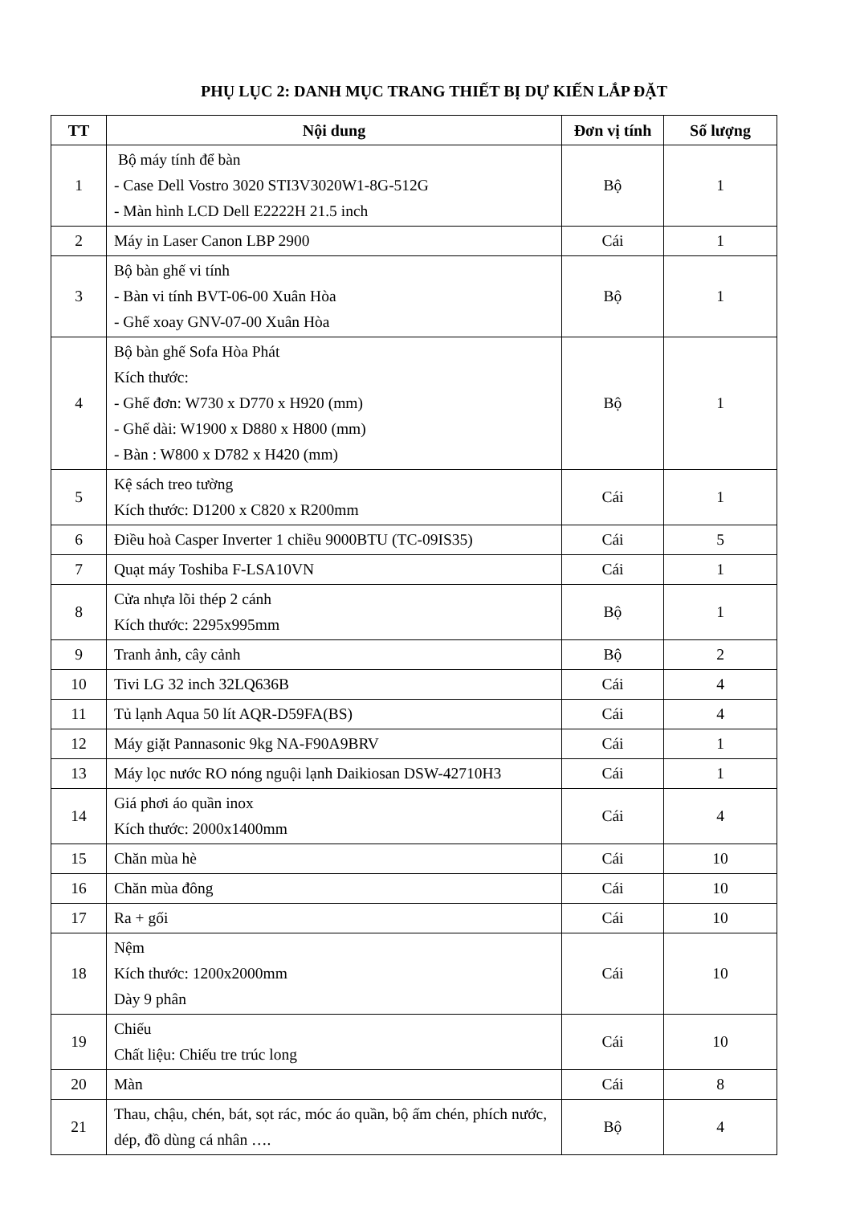PHỤ LỤC 2: DANH MỤC TRANG THIẾT BỊ DỰ KIẾN LẮP ĐẶT
| TT | Nội dung | Đơn vị tính | Số lượng |
| --- | --- | --- | --- |
| 1 | Bộ máy tính để bàn - Case Dell Vostro 3020 STI3V3020W1-8G-512G - Màn hình LCD Dell E2222H 21.5 inch | Bộ | 1 |
| 2 | Máy in Laser Canon LBP 2900 | Cái | 1 |
| 3 | Bộ bàn ghế vi tính - Bàn vi tính BVT-06-00 Xuân Hòa - Ghế xoay GNV-07-00 Xuân Hòa | Bộ | 1 |
| 4 | Bộ bàn ghế Sofa Hòa Phát Kích thước: - Ghế đơn: W730 x D770 x H920 (mm) - Ghế dài: W1900 x D880 x H800 (mm) - Bàn : W800 x D782 x H420 (mm) | Bộ | 1 |
| 5 | Kệ sách treo tường Kích thước: D1200 x C820 x R200mm | Cái | 1 |
| 6 | Điều hoà Casper Inverter 1 chiều 9000BTU (TC-09IS35) | Cái | 5 |
| 7 | Quạt máy Toshiba F-LSA10VN | Cái | 1 |
| 8 | Cửa nhựa lõi thép 2 cánh Kích thước: 2295x995mm | Bộ | 1 |
| 9 | Tranh ảnh, cây cảnh | Bộ | 2 |
| 10 | Tivi LG 32 inch 32LQ636B | Cái | 4 |
| 11 | Tủ lạnh Aqua 50 lít AQR-D59FA(BS) | Cái | 4 |
| 12 | Máy giặt Pannasonic 9kg NA-F90A9BRV | Cái | 1 |
| 13 | Máy lọc nước RO nóng nguội lạnh Daikiosan DSW-42710H3 | Cái | 1 |
| 14 | Giá phơi áo quần inox Kích thước: 2000x1400mm | Cái | 4 |
| 15 | Chăn mùa hè | Cái | 10 |
| 16 | Chăn mùa đông | Cái | 10 |
| 17 | Ra + gối | Cái | 10 |
| 18 | Nệm Kích thước: 1200x2000mm Dày 9 phân | Cái | 10 |
| 19 | Chiếu Chất liệu: Chiếu tre trúc long | Cái | 10 |
| 20 | Màn | Cái | 8 |
| 21 | Thau, chậu, chén, bát, sọt rác, móc áo quần, bộ ấm chén, phích nước, dép, đồ dùng cá nhân …. | Bộ | 4 |